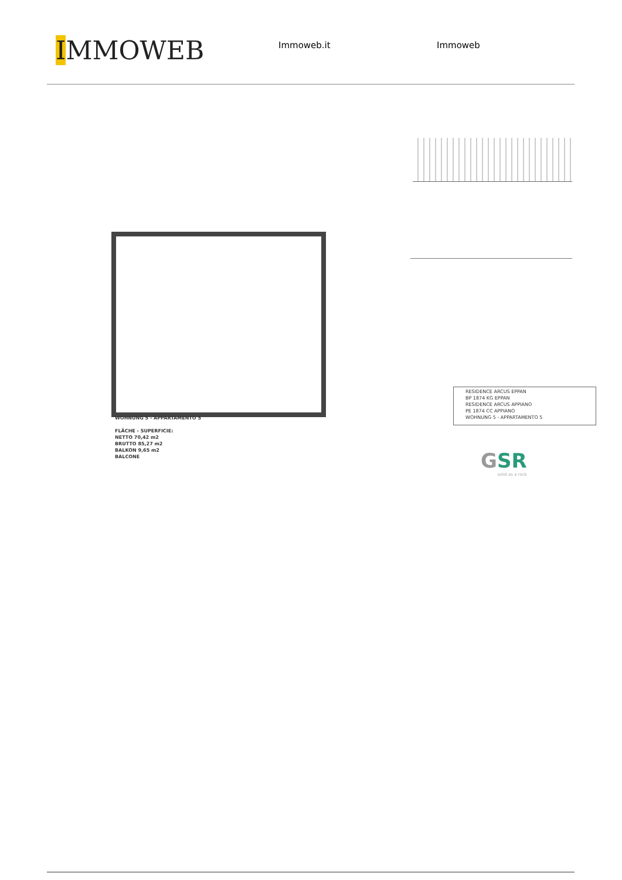IMMOWEB
Immoweb.it Immoweb
WOHNUNG 5 - APPARTAMENTO 5
FLÄCHE - SUPERFICIE:
NETTO 70,42 m2
BRUTTO 85,27 m2
BALKON 9,65 m2
BALCONE
RESIDENCE ARCUS EPPAN
BP 1874 KG EPPAN
RESIDENCE ARCUS APPIANO
PE 1874 CC APPIANO
WOHNUNG 5 - APPARTAMENTO 5
GSR
solid as a rock